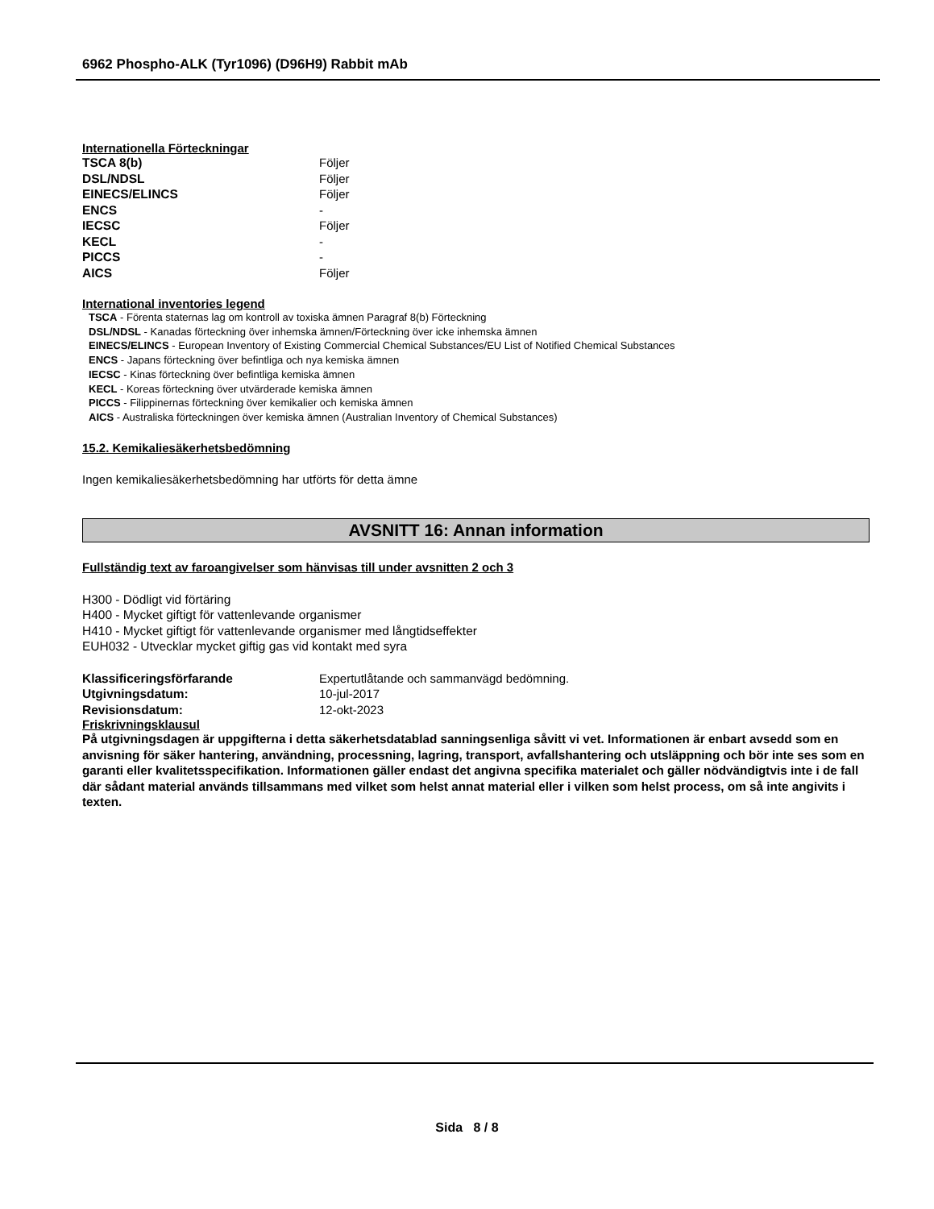6962 Phospho-ALK (Tyr1096) (D96H9) Rabbit mAb
Internationella Förteckningar
| TSCA 8(b) | Följer |
| DSL/NDSL | Följer |
| EINECS/ELINCS | Följer |
| ENCS | - |
| IECSC | Följer |
| KECL | - |
| PICCS | - |
| AICS | Följer |
International inventories legend
TSCA - Förenta staternas lag om kontroll av toxiska ämnen Paragraf 8(b) Förteckning
DSL/NDSL - Kanadas förteckning över inhemska ämnen/Förteckning över icke inhemska ämnen
EINECS/ELINCS - European Inventory of Existing Commercial Chemical Substances/EU List of Notified Chemical Substances
ENCS - Japans förteckning över befintliga och nya kemiska ämnen
IECSC - Kinas förteckning över befintliga kemiska ämnen
KECL - Koreas förteckning över utvärderade kemiska ämnen
PICCS - Filippinernas förteckning över kemikalier och kemiska ämnen
AICS - Australiska förteckningen över kemiska ämnen (Australian Inventory of Chemical Substances)
15.2. Kemikaliesäkerhetsbedömning
Ingen kemikaliesäkerhetsbedömning har utförts för detta ämne
AVSNITT 16: Annan information
Fullständig text av faroangivelser som hänvisas till under avsnitten 2 och 3
H300 - Dödligt vid förtäring
H400 - Mycket giftigt för vattenlevande organismer
H410 - Mycket giftigt för vattenlevande organismer med långtidseffekter
EUH032 - Utvecklar mycket giftig gas vid kontakt med syra
| Klassificeringsförfarande | Expertutlåtande och sammanvägd bedömning. |
| Utgivningsdatum: | 10-jul-2017 |
| Revisionsdatum: | 12-okt-2023 |
Friskrivningsklausul
På utgivningsdagen är uppgifterna i detta säkerhetsdatablad sanningsenliga såvitt vi vet. Informationen är enbart avsedd som en anvisning för säker hantering, användning, processning, lagring, transport, avfallshantering och utsläppning och bör inte ses som en garanti eller kvalitetsspecifikation. Informationen gäller endast det angivna specifika materialet och gäller nödvändigtvis inte i de fall där sådant material används tillsammans med vilket som helst annat material eller i vilken som helst process, om så inte angivits i texten.
Sida 8 / 8